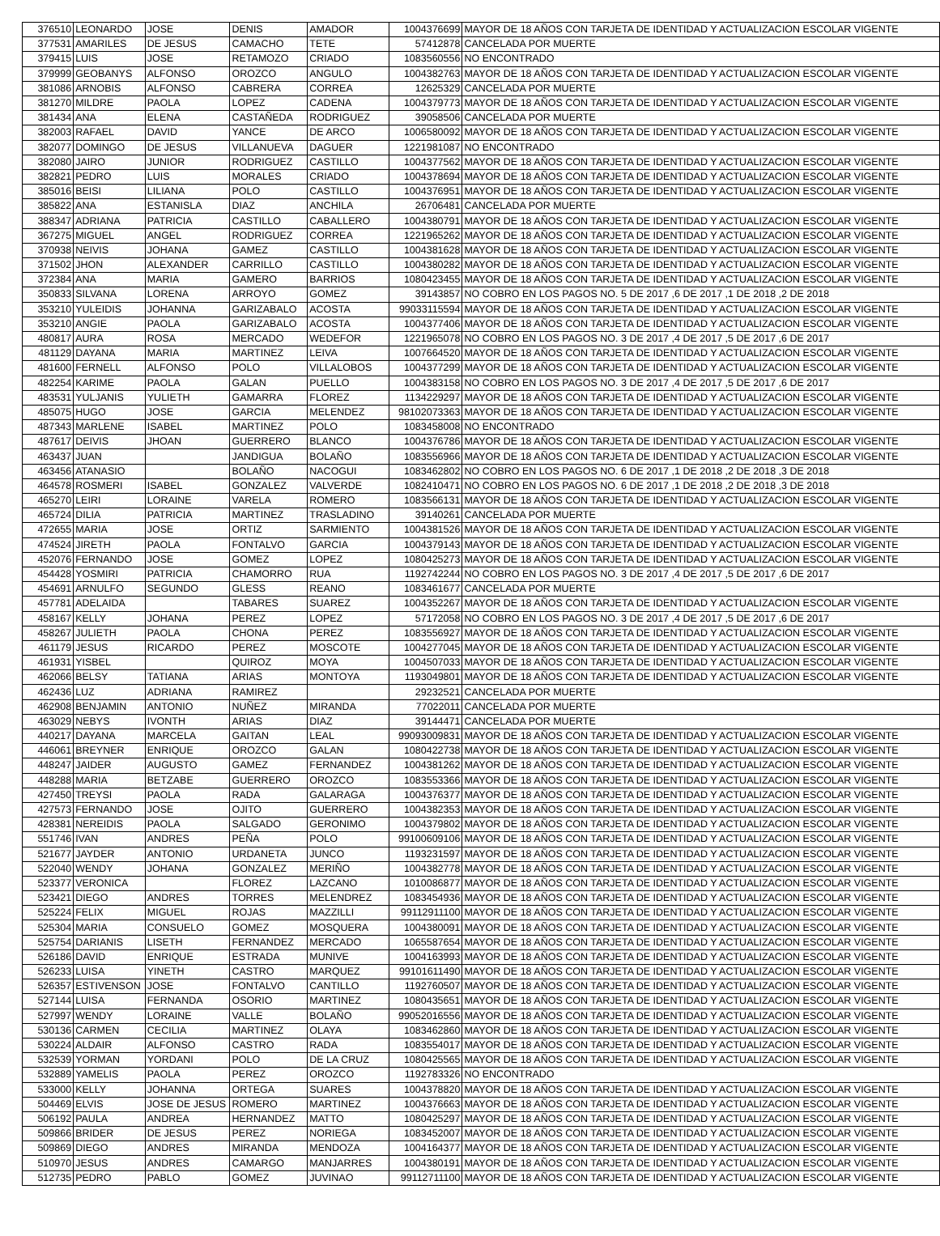| 376510 | LEONARDO | JOSE | DENIS | AMADOR | 1004376699 | MAYOR DE 18 AÑOS CON TARJETA DE IDENTIDAD Y ACTUALIZACION ESCOLAR VIGENTE |
| 377531 | AMARILES | DE JESUS | CAMACHO | TETE | 57412878 | CANCELADA POR MUERTE |
| 379415 | LUIS | JOSE | RETAMOZO | CRIADO | 1083560556 | NO ENCONTRADO |
| 379999 | GEOBANYS | ALFONSO | OROZCO | ANGULO | 1004382763 | MAYOR DE 18 AÑOS CON TARJETA DE IDENTIDAD Y ACTUALIZACION ESCOLAR VIGENTE |
| 381086 | ARNOBIS | ALFONSO | CABRERA | CORREA | 12625329 | CANCELADA POR MUERTE |
| 381270 | MILDRE | PAOLA | LOPEZ | CADENA | 1004379773 | MAYOR DE 18 AÑOS CON TARJETA DE IDENTIDAD Y ACTUALIZACION ESCOLAR VIGENTE |
| 381434 | ANA | ELENA | CASTAÑEDA | RODRIGUEZ | 39058506 | CANCELADA POR MUERTE |
| 382003 | RAFAEL | DAVID | YANCE | DE ARCO | 1006580092 | MAYOR DE 18 AÑOS CON TARJETA DE IDENTIDAD Y ACTUALIZACION ESCOLAR VIGENTE |
| 382077 | DOMINGO | DE JESUS | VILLANUEVA | DAGUER | 1221981087 | NO ENCONTRADO |
| 382080 | JAIRO | JUNIOR | RODRIGUEZ | CASTILLO | 1004377562 | MAYOR DE 18 AÑOS CON TARJETA DE IDENTIDAD Y ACTUALIZACION ESCOLAR VIGENTE |
| 382821 | PEDRO | LUIS | MORALES | CRIADO | 1004378694 | MAYOR DE 18 AÑOS CON TARJETA DE IDENTIDAD Y ACTUALIZACION ESCOLAR VIGENTE |
| 385016 | BEISI | LILIANA | POLO | CASTILLO | 1004376951 | MAYOR DE 18 AÑOS CON TARJETA DE IDENTIDAD Y ACTUALIZACION ESCOLAR VIGENTE |
| 385822 | ANA | ESTANISLA | DIAZ | ANCHILA | 26706481 | CANCELADA POR MUERTE |
| 388347 | ADRIANA | PATRICIA | CASTILLO | CABALLERO | 1004380791 | MAYOR DE 18 AÑOS CON TARJETA DE IDENTIDAD Y ACTUALIZACION ESCOLAR VIGENTE |
| 367275 | MIGUEL | ANGEL | RODRIGUEZ | CORREA | 1221965262 | MAYOR DE 18 AÑOS CON TARJETA DE IDENTIDAD Y ACTUALIZACION ESCOLAR VIGENTE |
| 370938 | NEIVIS | JOHANA | GAMEZ | CASTILLO | 1004381628 | MAYOR DE 18 AÑOS CON TARJETA DE IDENTIDAD Y ACTUALIZACION ESCOLAR VIGENTE |
| 371502 | JHON | ALEXANDER | CARRILLO | CASTILLO | 1004380282 | MAYOR DE 18 AÑOS CON TARJETA DE IDENTIDAD Y ACTUALIZACION ESCOLAR VIGENTE |
| 372384 | ANA | MARIA | GAMERO | BARRIOS | 1080423455 | MAYOR DE 18 AÑOS CON TARJETA DE IDENTIDAD Y ACTUALIZACION ESCOLAR VIGENTE |
| 350833 | SILVANA | LORENA | ARROYO | GOMEZ | 39143857 | NO COBRO EN LOS PAGOS NO. 5 DE 2017 ,6 DE 2017 ,1 DE 2018 ,2 DE 2018 |
| 353210 | YULEIDIS | JOHANNA | GARIZABALO | ACOSTA | 99033115594 | MAYOR DE 18 AÑOS CON TARJETA DE IDENTIDAD Y ACTUALIZACION ESCOLAR VIGENTE |
| 353210 | ANGIE | PAOLA | GARIZABALO | ACOSTA | 1004377406 | MAYOR DE 18 AÑOS CON TARJETA DE IDENTIDAD Y ACTUALIZACION ESCOLAR VIGENTE |
| 480817 | AURA | ROSA | MERCADO | WEDEFOR | 1221965078 | NO COBRO EN LOS PAGOS NO. 3 DE 2017 ,4 DE 2017 ,5 DE 2017 ,6 DE 2017 |
| 481129 | DAYANA | MARIA | MARTINEZ | LEIVA | 1007664520 | MAYOR DE 18 AÑOS CON TARJETA DE IDENTIDAD Y ACTUALIZACION ESCOLAR VIGENTE |
| 481600 | FERNELL | ALFONSO | POLO | VILLALOBOS | 1004377299 | MAYOR DE 18 AÑOS CON TARJETA DE IDENTIDAD Y ACTUALIZACION ESCOLAR VIGENTE |
| 482254 | KARIME | PAOLA | GALAN | PUELLO | 1004383158 | NO COBRO EN LOS PAGOS NO. 3 DE 2017 ,4 DE 2017 ,5 DE 2017 ,6 DE 2017 |
| 483531 | YULJANIS | YULIETH | GAMARRA | FLOREZ | 1134229297 | MAYOR DE 18 AÑOS CON TARJETA DE IDENTIDAD Y ACTUALIZACION ESCOLAR VIGENTE |
| 485075 | HUGO | JOSE | GARCIA | MELENDEZ | 98102073363 | MAYOR DE 18 AÑOS CON TARJETA DE IDENTIDAD Y ACTUALIZACION ESCOLAR VIGENTE |
| 487343 | MARLENE | ISABEL | MARTINEZ | POLO | 1083458008 | NO ENCONTRADO |
| 487617 | DEIVIS | JHOAN | GUERRERO | BLANCO | 1004376786 | MAYOR DE 18 AÑOS CON TARJETA DE IDENTIDAD Y ACTUALIZACION ESCOLAR VIGENTE |
| 463437 | JUAN | | JANDIGUA | BOLAÑO | 1083556966 | MAYOR DE 18 AÑOS CON TARJETA DE IDENTIDAD Y ACTUALIZACION ESCOLAR VIGENTE |
| 463456 | ATANASIO | | BOLAÑO | NACOGUI | 1083462802 | NO COBRO EN LOS PAGOS NO. 6 DE 2017 ,1 DE 2018 ,2 DE 2018 ,3 DE 2018 |
| 464578 | ROSMERI | ISABEL | GONZALEZ | VALVERDE | 1082410471 | NO COBRO EN LOS PAGOS NO. 6 DE 2017 ,1 DE 2018 ,2 DE 2018 ,3 DE 2018 |
| 465270 | LEIRI | LORAINE | VARELA | ROMERO | 1083566131 | MAYOR DE 18 AÑOS CON TARJETA DE IDENTIDAD Y ACTUALIZACION ESCOLAR VIGENTE |
| 465724 | DILIA | PATRICIA | MARTINEZ | TRASLADINO | 39140261 | CANCELADA POR MUERTE |
| 472655 | MARIA | JOSE | ORTIZ | SARMIENTO | 1004381526 | MAYOR DE 18 AÑOS CON TARJETA DE IDENTIDAD Y ACTUALIZACION ESCOLAR VIGENTE |
| 474524 | JIRETH | PAOLA | FONTALVO | GARCIA | 1004379143 | MAYOR DE 18 AÑOS CON TARJETA DE IDENTIDAD Y ACTUALIZACION ESCOLAR VIGENTE |
| 452076 | FERNANDO | JOSE | GOMEZ | LOPEZ | 1080425273 | MAYOR DE 18 AÑOS CON TARJETA DE IDENTIDAD Y ACTUALIZACION ESCOLAR VIGENTE |
| 454428 | YOSMIRI | PATRICIA | CHAMORRO | RUA | 1192742244 | NO COBRO EN LOS PAGOS NO. 3 DE 2017 ,4 DE 2017 ,5 DE 2017 ,6 DE 2017 |
| 454691 | ARNULFO | SEGUNDO | GLESS | REANO | 1083461677 | CANCELADA POR MUERTE |
| 457781 | ADELAIDA | | TABARES | SUAREZ | 1004352267 | MAYOR DE 18 AÑOS CON TARJETA DE IDENTIDAD Y ACTUALIZACION ESCOLAR VIGENTE |
| 458167 | KELLY | JOHANA | PEREZ | LOPEZ | 57172058 | NO COBRO EN LOS PAGOS NO. 3 DE 2017 ,4 DE 2017 ,5 DE 2017 ,6 DE 2017 |
| 458267 | JULIETH | PAOLA | CHONA | PEREZ | 1083556927 | MAYOR DE 18 AÑOS CON TARJETA DE IDENTIDAD Y ACTUALIZACION ESCOLAR VIGENTE |
| 461179 | JESUS | RICARDO | PEREZ | MOSCOTE | 1004277045 | MAYOR DE 18 AÑOS CON TARJETA DE IDENTIDAD Y ACTUALIZACION ESCOLAR VIGENTE |
| 461931 | YISBEL | | QUIROZ | MOYA | 1004507033 | MAYOR DE 18 AÑOS CON TARJETA DE IDENTIDAD Y ACTUALIZACION ESCOLAR VIGENTE |
| 462066 | BELSY | TATIANA | ARIAS | MONTOYA | 1193049801 | MAYOR DE 18 AÑOS CON TARJETA DE IDENTIDAD Y ACTUALIZACION ESCOLAR VIGENTE |
| 462436 | LUZ | ADRIANA | RAMIREZ | | 29232521 | CANCELADA POR MUERTE |
| 462908 | BENJAMIN | ANTONIO | NUÑEZ | MIRANDA | 77022011 | CANCELADA POR MUERTE |
| 463029 | NEBYS | IVONTH | ARIAS | DIAZ | 39144471 | CANCELADA POR MUERTE |
| 440217 | DAYANA | MARCELA | GAITAN | LEAL | 99093009831 | MAYOR DE 18 AÑOS CON TARJETA DE IDENTIDAD Y ACTUALIZACION ESCOLAR VIGENTE |
| 446061 | BREYNER | ENRIQUE | OROZCO | GALAN | 1080422738 | MAYOR DE 18 AÑOS CON TARJETA DE IDENTIDAD Y ACTUALIZACION ESCOLAR VIGENTE |
| 448247 | JAIDER | AUGUSTO | GAMEZ | FERNANDEZ | 1004381262 | MAYOR DE 18 AÑOS CON TARJETA DE IDENTIDAD Y ACTUALIZACION ESCOLAR VIGENTE |
| 448288 | MARIA | BETZABE | GUERRERO | OROZCO | 1083553366 | MAYOR DE 18 AÑOS CON TARJETA DE IDENTIDAD Y ACTUALIZACION ESCOLAR VIGENTE |
| 427450 | TREYSI | PAOLA | RADA | GALARAGA | 1004376377 | MAYOR DE 18 AÑOS CON TARJETA DE IDENTIDAD Y ACTUALIZACION ESCOLAR VIGENTE |
| 427573 | FERNANDO | JOSE | OJITO | GUERRERO | 1004382353 | MAYOR DE 18 AÑOS CON TARJETA DE IDENTIDAD Y ACTUALIZACION ESCOLAR VIGENTE |
| 428381 | NEREIDIS | PAOLA | SALGADO | GERONIMO | 1004379802 | MAYOR DE 18 AÑOS CON TARJETA DE IDENTIDAD Y ACTUALIZACION ESCOLAR VIGENTE |
| 551746 | IVAN | ANDRES | PEÑA | POLO | 99100609106 | MAYOR DE 18 AÑOS CON TARJETA DE IDENTIDAD Y ACTUALIZACION ESCOLAR VIGENTE |
| 521677 | JAYDER | ANTONIO | URDANETA | JUNCO | 1193231597 | MAYOR DE 18 AÑOS CON TARJETA DE IDENTIDAD Y ACTUALIZACION ESCOLAR VIGENTE |
| 522040 | WENDY | JOHANA | GONZALEZ | MERIÑO | 1004382778 | MAYOR DE 18 AÑOS CON TARJETA DE IDENTIDAD Y ACTUALIZACION ESCOLAR VIGENTE |
| 523377 | VERONICA | | FLOREZ | LAZCANO | 1010086877 | MAYOR DE 18 AÑOS CON TARJETA DE IDENTIDAD Y ACTUALIZACION ESCOLAR VIGENTE |
| 523421 | DIEGO | ANDRES | TORRES | MELENDREZ | 1083454936 | MAYOR DE 18 AÑOS CON TARJETA DE IDENTIDAD Y ACTUALIZACION ESCOLAR VIGENTE |
| 525224 | FELIX | MIGUEL | ROJAS | MAZZILLI | 99112911100 | MAYOR DE 18 AÑOS CON TARJETA DE IDENTIDAD Y ACTUALIZACION ESCOLAR VIGENTE |
| 525304 | MARIA | CONSUELO | GOMEZ | MOSQUERA | 1004380091 | MAYOR DE 18 AÑOS CON TARJETA DE IDENTIDAD Y ACTUALIZACION ESCOLAR VIGENTE |
| 525754 | DARIANIS | LISETH | FERNANDEZ | MERCADO | 1065587654 | MAYOR DE 18 AÑOS CON TARJETA DE IDENTIDAD Y ACTUALIZACION ESCOLAR VIGENTE |
| 526186 | DAVID | ENRIQUE | ESTRADA | MUNIVE | 1004163993 | MAYOR DE 18 AÑOS CON TARJETA DE IDENTIDAD Y ACTUALIZACION ESCOLAR VIGENTE |
| 526233 | LUISA | YINETH | CASTRO | MARQUEZ | 99101611490 | MAYOR DE 18 AÑOS CON TARJETA DE IDENTIDAD Y ACTUALIZACION ESCOLAR VIGENTE |
| 526357 | ESTIVENSON | JOSE | FONTALVO | CANTILLO | 1192760507 | MAYOR DE 18 AÑOS CON TARJETA DE IDENTIDAD Y ACTUALIZACION ESCOLAR VIGENTE |
| 527144 | LUISA | FERNANDA | OSORIO | MARTINEZ | 1080435651 | MAYOR DE 18 AÑOS CON TARJETA DE IDENTIDAD Y ACTUALIZACION ESCOLAR VIGENTE |
| 527997 | WENDY | LORAINE | VALLE | BOLAÑO | 99052016556 | MAYOR DE 18 AÑOS CON TARJETA DE IDENTIDAD Y ACTUALIZACION ESCOLAR VIGENTE |
| 530136 | CARMEN | CECILIA | MARTINEZ | OLAYA | 1083462860 | MAYOR DE 18 AÑOS CON TARJETA DE IDENTIDAD Y ACTUALIZACION ESCOLAR VIGENTE |
| 530224 | ALDAIR | ALFONSO | CASTRO | RADA | 1083554017 | MAYOR DE 18 AÑOS CON TARJETA DE IDENTIDAD Y ACTUALIZACION ESCOLAR VIGENTE |
| 532539 | YORMAN | YORDANI | POLO | DE LA CRUZ | 1080425565 | MAYOR DE 18 AÑOS CON TARJETA DE IDENTIDAD Y ACTUALIZACION ESCOLAR VIGENTE |
| 532889 | YAMELIS | PAOLA | PEREZ | OROZCO | 1192783326 | NO ENCONTRADO |
| 533000 | KELLY | JOHANNA | ORTEGA | SUARES | 1004378820 | MAYOR DE 18 AÑOS CON TARJETA DE IDENTIDAD Y ACTUALIZACION ESCOLAR VIGENTE |
| 504469 | ELVIS | JOSE DE JESUS | ROMERO | MARTINEZ | 1004376663 | MAYOR DE 18 AÑOS CON TARJETA DE IDENTIDAD Y ACTUALIZACION ESCOLAR VIGENTE |
| 506192 | PAULA | ANDREA | HERNANDEZ | MATTO | 1080425297 | MAYOR DE 18 AÑOS CON TARJETA DE IDENTIDAD Y ACTUALIZACION ESCOLAR VIGENTE |
| 509866 | BRIDER | DE JESUS | PEREZ | NORIEGA | 1083452007 | MAYOR DE 18 AÑOS CON TARJETA DE IDENTIDAD Y ACTUALIZACION ESCOLAR VIGENTE |
| 509869 | DIEGO | ANDRES | MIRANDA | MENDOZA | 1004164377 | MAYOR DE 18 AÑOS CON TARJETA DE IDENTIDAD Y ACTUALIZACION ESCOLAR VIGENTE |
| 510970 | JESUS | ANDRES | CAMARGO | MANJARRES | 1004380191 | MAYOR DE 18 AÑOS CON TARJETA DE IDENTIDAD Y ACTUALIZACION ESCOLAR VIGENTE |
| 512735 | PEDRO | PABLO | GOMEZ | JUVINAO | 99112711100 | MAYOR DE 18 AÑOS CON TARJETA DE IDENTIDAD Y ACTUALIZACION ESCOLAR VIGENTE |